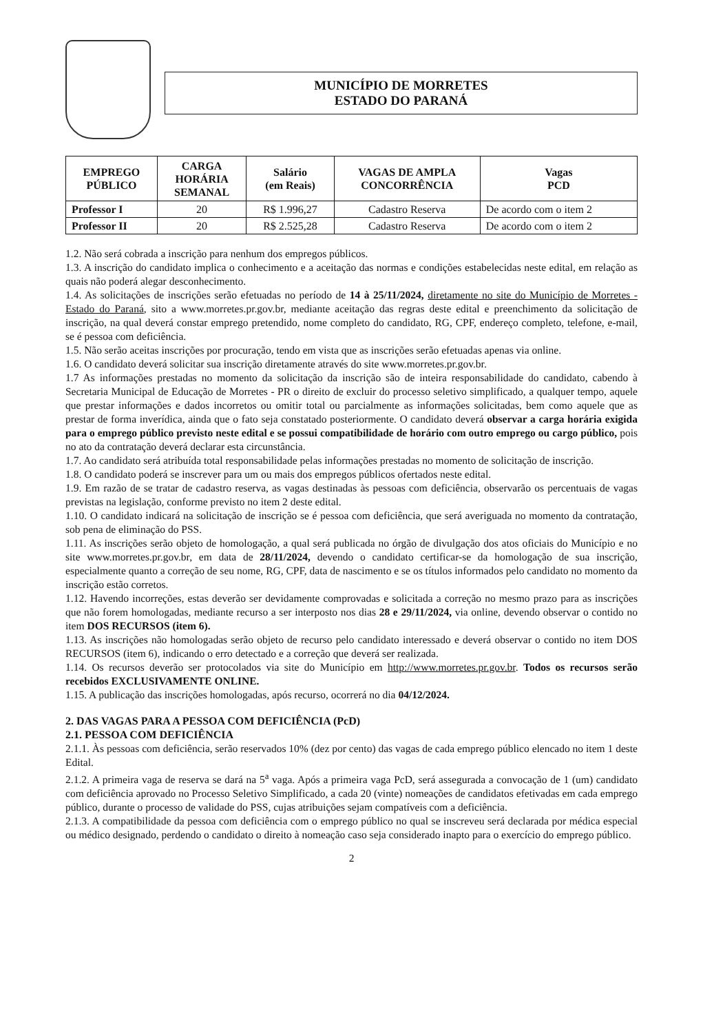MUNICÍPIO DE MORRETES
ESTADO DO PARANÁ
| EMPREGO PÚBLICO | CARGA HORÁRIA SEMANAL | Salário (em Reais) | VAGAS DE AMPLA CONCORRÊNCIA | Vagas PCD |
| --- | --- | --- | --- | --- |
| Professor I | 20 | R$ 1.996,27 | Cadastro Reserva | De acordo com o item 2 |
| Professor II | 20 | R$ 2.525,28 | Cadastro Reserva | De acordo com o item 2 |
1.2. Não será cobrada a inscrição para nenhum dos empregos públicos.
1.3. A inscrição do candidato implica o conhecimento e a aceitação das normas e condições estabelecidas neste edital, em relação as quais não poderá alegar desconhecimento.
1.4. As solicitações de inscrições serão efetuadas no período de 14 à 25/11/2024, diretamente no site do Município de Morretes - Estado do Paraná, sito a www.morretes.pr.gov.br, mediante aceitação das regras deste edital e preenchimento da solicitação de inscrição, na qual deverá constar emprego pretendido, nome completo do candidato, RG, CPF, endereço completo, telefone, e-mail, se é pessoa com deficiência.
1.5. Não serão aceitas inscrições por procuração, tendo em vista que as inscrições serão efetuadas apenas via online.
1.6. O candidato deverá solicitar sua inscrição diretamente através do site www.morretes.pr.gov.br.
1.7 As informações prestadas no momento da solicitação da inscrição são de inteira responsabilidade do candidato, cabendo à Secretaria Municipal de Educação de Morretes - PR o direito de excluir do processo seletivo simplificado, a qualquer tempo, aquele que prestar informações e dados incorretos ou omitir total ou parcialmente as informações solicitadas, bem como aquele que as prestar de forma inverídica, ainda que o fato seja constatado posteriormente. O candidato deverá observar a carga horária exigida para o emprego público previsto neste edital e se possui compatibilidade de horário com outro emprego ou cargo público, pois no ato da contratação deverá declarar esta circunstância.
1.7. Ao candidato será atribuída total responsabilidade pelas informações prestadas no momento de solicitação de inscrição.
1.8. O candidato poderá se inscrever para um ou mais dos empregos públicos ofertados neste edital.
1.9. Em razão de se tratar de cadastro reserva, as vagas destinadas às pessoas com deficiência, observarão os percentuais de vagas previstas na legislação, conforme previsto no item 2 deste edital.
1.10. O candidato indicará na solicitação de inscrição se é pessoa com deficiência, que será averiguada no momento da contratação, sob pena de eliminação do PSS.
1.11. As inscrições serão objeto de homologação, a qual será publicada no órgão de divulgação dos atos oficiais do Município e no site www.morretes.pr.gov.br, em data de 28/11/2024, devendo o candidato certificar-se da homologação de sua inscrição, especialmente quanto a correção de seu nome, RG, CPF, data de nascimento e se os títulos informados pelo candidato no momento da inscrição estão corretos.
1.12. Havendo incorreções, estas deverão ser devidamente comprovadas e solicitada a correção no mesmo prazo para as inscrições que não forem homologadas, mediante recurso a ser interposto nos dias 28 e 29/11/2024, via online, devendo observar o contido no item DOS RECURSOS (item 6).
1.13. As inscrições não homologadas serão objeto de recurso pelo candidato interessado e deverá observar o contido no item DOS RECURSOS (item 6), indicando o erro detectado e a correção que deverá ser realizada.
1.14. Os recursos deverão ser protocolados via site do Município em http://www.morretes.pr.gov.br. Todos os recursos serão recebidos EXCLUSIVAMENTE ONLINE.
1.15. A publicação das inscrições homologadas, após recurso, ocorrerá no dia 04/12/2024.
2. DAS VAGAS PARA A PESSOA COM DEFICIÊNCIA (PcD)
2.1. PESSOA COM DEFICIÊNCIA
2.1.1. Às pessoas com deficiência, serão reservados 10% (dez por cento) das vagas de cada emprego público elencado no item 1 deste Edital.
2.1.2. A primeira vaga de reserva se dará na 5<sup>a</sup> vaga. Após a primeira vaga PcD, será assegurada a convocação de 1 (um) candidato com deficiência aprovado no Processo Seletivo Simplificado, a cada 20 (vinte) nomeações de candidatos efetivadas em cada emprego público, durante o processo de validade do PSS, cujas atribuições sejam compatíveis com a deficiência.
2.1.3. A compatibilidade da pessoa com deficiência com o emprego público no qual se inscreveu será declarada por médica especial ou médico designado, perdendo o candidato o direito à nomeação caso seja considerado inapto para o exercício do emprego público.
2